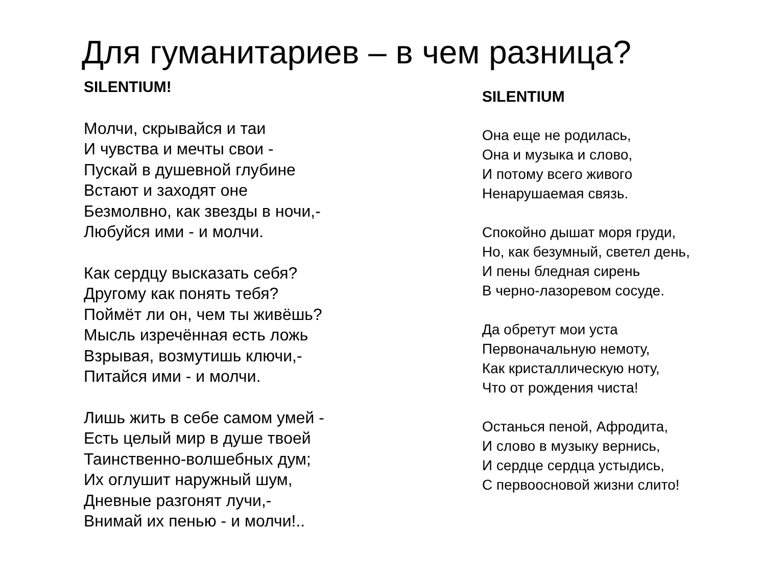Для гуманитариев – в чем разница?
SILENTIUM!
Молчи, скрывайся и таи
И чувства и мечты свои -
Пускай в душевной глубине
Встают и заходят оне
Безмолвно, как звезды в ночи,-
Любуйся ими - и молчи.
Как сердцу высказать себя?
Другому как понять тебя?
Поймёт ли он, чем ты живёшь?
Мысль изречённая есть ложь
Взрывая, возмутишь ключи,-
Питайся ими - и молчи.
Лишь жить в себе самом умей -
Есть целый мир в душе твоей
Таинственно-волшебных дум;
Их оглушит наружный шум,
Дневные разгонят лучи,-
Внимай их пенью - и молчи!..
SILENTIUM
Она еще не родилась,
Она и музыка и слово,
И потому всего живого
Ненарушаемая связь.
Спокойно дышат моря груди,
Но, как безумный, светел день,
И пены бледная сирень
В черно-лазоревом сосуде.
Да обретут мои уста
Первоначальную немоту,
Как кристаллическую ноту,
Что от рождения чиста!
Останься пеной, Афродита,
И слово в музыку вернись,
И сердце сердца устыдись,
С первоосновой жизни слито!